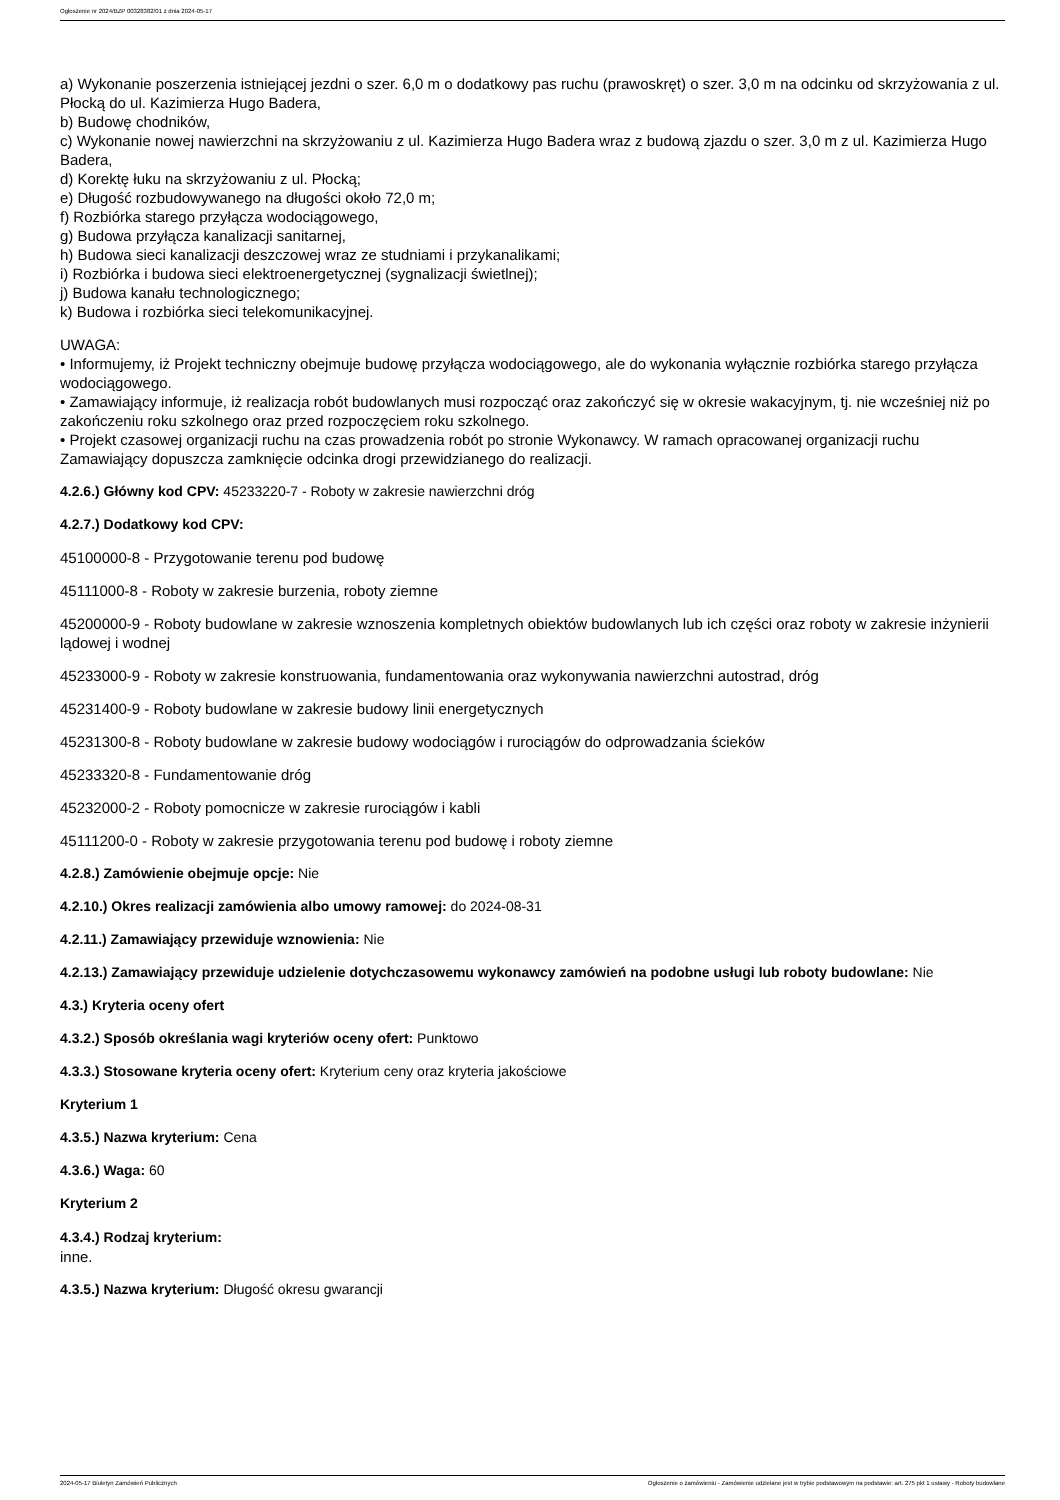Ogłoszenie nr 2024/BZP 00328382/01 z dnia 2024-05-17
a) Wykonanie poszerzenia istniejącej jezdni o szer. 6,0 m o dodatkowy pas ruchu (prawoskręt) o szer. 3,0 m na odcinku od skrzyżowania z ul. Płocką do ul. Kazimierza Hugo Badera,
b) Budowę chodników,
c) Wykonanie nowej nawierzchni na skrzyżowaniu z ul. Kazimierza Hugo Badera wraz z budową zjazdu o szer. 3,0 m z ul. Kazimierza Hugo Badera,
d) Korektę łuku na skrzyżowaniu z ul. Płocką;
e) Długość rozbudowywanego na długości około 72,0 m;
f) Rozbiórka starego przyłącza wodociągowego,
g) Budowa przyłącza kanalizacji sanitarnej,
h) Budowa sieci kanalizacji deszczowej wraz ze studniami i przykanalikami;
i) Rozbiórka i budowa sieci elektroenergetycznej (sygnalizacji świetlnej);
j) Budowa kanału technologicznego;
k) Budowa i rozbiórka sieci telekomunikacyjnej.
UWAGA:
• Informujemy, iż Projekt techniczny obejmuje budowę przyłącza wodociągowego, ale do wykonania wyłącznie rozbiórka starego przyłącza wodociągowego.
• Zamawiający informuje, iż realizacja robót budowlanych musi rozpocząć oraz zakończyć się w okresie wakacyjnym, tj. nie wcześniej niż po zakończeniu roku szkolnego oraz przed rozpoczęciem roku szkolnego.
• Projekt czasowej organizacji ruchu na czas prowadzenia robót po stronie Wykonawcy. W ramach opracowanej organizacji ruchu Zamawiający dopuszcza zamknięcie odcinka drogi przewidzianego do realizacji.
4.2.6.) Główny kod CPV: 45233220-7 - Roboty w zakresie nawierzchni dróg
4.2.7.) Dodatkowy kod CPV:
45100000-8 - Przygotowanie terenu pod budowę
45111000-8 - Roboty w zakresie burzenia, roboty ziemne
45200000-9 - Roboty budowlane w zakresie wznoszenia kompletnych obiektów budowlanych lub ich części oraz roboty w zakresie inżynierii lądowej i wodnej
45233000-9 - Roboty w zakresie konstruowania, fundamentowania oraz wykonywania nawierzchni autostrad, dróg
45231400-9 - Roboty budowlane w zakresie budowy linii energetycznych
45231300-8 - Roboty budowlane w zakresie budowy wodociągów i rurociągów do odprowadzania ścieków
45233320-8 - Fundamentowanie dróg
45232000-2 - Roboty pomocnicze w zakresie rurociągów i kabli
45111200-0 - Roboty w zakresie przygotowania terenu pod budowę i roboty ziemne
4.2.8.) Zamówienie obejmuje opcje: Nie
4.2.10.) Okres realizacji zamówienia albo umowy ramowej: do 2024-08-31
4.2.11.) Zamawiający przewiduje wznowienia: Nie
4.2.13.) Zamawiający przewiduje udzielenie dotychczasowemu wykonawcy zamówień na podobne usługi lub roboty budowlane: Nie
4.3.) Kryteria oceny ofert
4.3.2.) Sposób określania wagi kryteriów oceny ofert: Punktowo
4.3.3.) Stosowane kryteria oceny ofert: Kryterium ceny oraz kryteria jakościowe
Kryterium 1
4.3.5.) Nazwa kryterium: Cena
4.3.6.) Waga: 60
Kryterium 2
4.3.4.) Rodzaj kryterium:
inne.
4.3.5.) Nazwa kryterium: Długość okresu gwarancji
2024-05-17 Biuletyn Zamówień Publicznych Ogłoszenie o zamówieniu - Zamówienie udzielane jest w trybie podstawowym na podstawie: art. 275 pkt 1 ustawy - Roboty budowlane